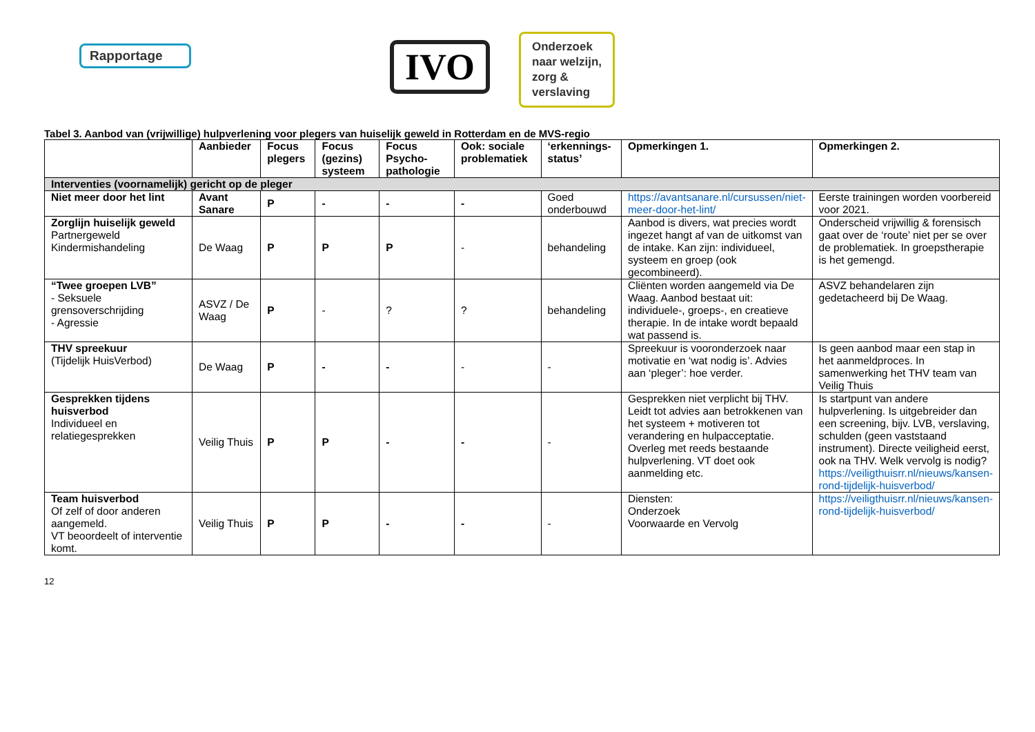Rapportage IVO
Onderzoek
naar welzijn,
zorg &
verslaving
Tabel 3. Aanbod van (vrijwillige) hulpverlening voor plegers van huiselijk geweld in Rotterdam en de MVS-regio
| | Aanbieder | Focus plegers | Focus (gezins) systeem | Focus Psycho-pathologie | Ook: sociale problematiek | ‘erkennings-status’ | Opmerkingen 1. | Opmerkingen 2. |
| --- | --- | --- | --- | --- | --- | --- | --- | --- |
| Interventies (voornamelijk) gericht op de pleger | | | | | | | | |
| Niet meer door het lint | Avant Sanare | P | - | - | - | Goed onderbouwd | https://avantsanare.nl/cursussen/niet-meer-door-het-lint/ | Eerste trainingen worden voorbereid voor 2021. |
| Zorglijn huiselijk geweld Partnergeweld Kindermishandeling | De Waag | P | P | P | - | behandeling | Aanbod is divers, wat precies wordt ingezet hangt af van de uitkomst van de intake. Kan zijn: individueel, systeem en groep (ook gecombineerd). | Onderscheid vrijwillig & forensisch gaat over de ‘route’ niet per se over de problematiek. In groepstherapie is het gemengd. |
| “Twee groepen LVB” - Seksuele grensoverschrijding - Agressie | ASVZ / De Waag | P | - | ? | ? | behandeling | Cliënten worden aangemeld via De Waag. Aanbod bestaat uit: individuele-, groeps-, en creatieve therapie. In de intake wordt bepaald wat passend is. | ASVZ behandelaren zijn gedetacheerd bij De Waag. |
| THV spreekuur (Tijdelijk HuisVerbod) | De Waag | P | - | - | - | - | Spreekuur is vooronderzoek naar motivatie en ‘wat nodig is’. Advies aan ‘pleger’: hoe verder. | Is geen aanbod maar een stap in het aanmeldproces. In samenwerking het THV team van Veilig Thuis |
| Gesprekken tijdens huisverbod Individueel en relatiegesprekken | Veilig Thuis | P | P | - | - | - | Gesprekken niet verplicht bij THV. Leidt tot advies aan betrokkenen van het systeem + motiveren tot verandering en hulpacceptatie. Overleg met reeds bestaande hulpverlening. VT doet ook aanmelding etc. | Is startpunt van andere hulpverlening. Is uitgebreider dan een screening, bijv. LVB, verslaving, schulden (geen vaststaand instrument). Directe veiligheid eerst, ook na THV. Welk vervolg is nodig? https://veiligthuisrr.nl/nieuws/kansen-rond-tijdelijk-huisverbod/ |
| Team huisverbod Of zelf of door anderen aangemeld. VT beoordeelt of interventie komt. | Veilig Thuis | P | P | - | - | - | Diensten: Onderzoek Voorwaarde en Vervolg | https://veiligthuisrr.nl/nieuws/kansen-rond-tijdelijk-huisverbod/ |
12